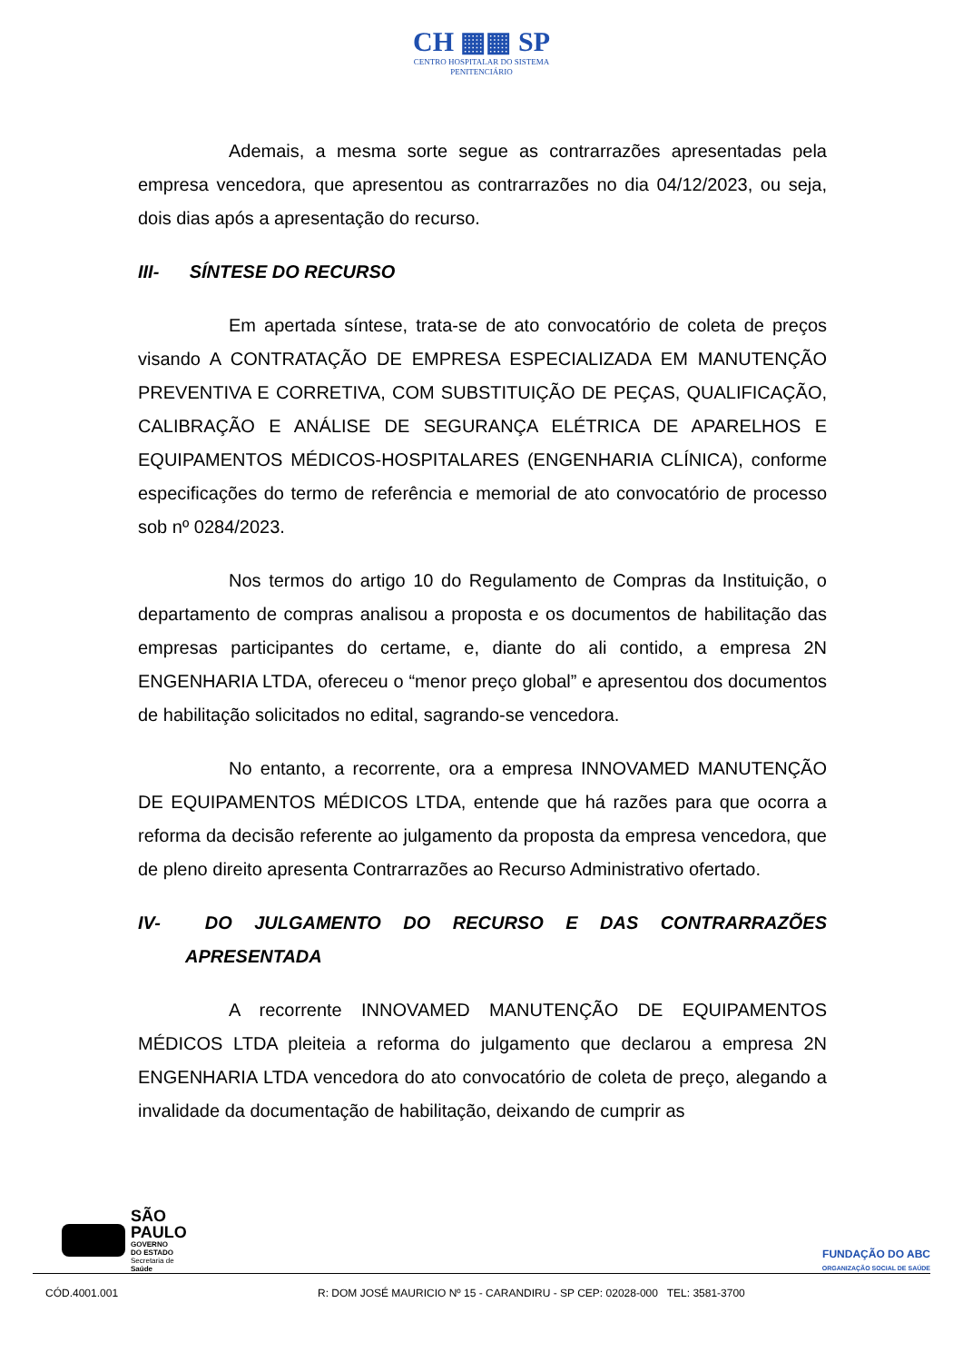CH ▦▦ SP
CENTRO HOSPITALAR DO SISTEMA
PENITENCIÁRIO
Ademais, a mesma sorte segue as contrarrazões apresentadas pela empresa vencedora, que apresentou as contrarrazões no dia 04/12/2023, ou seja, dois dias após a apresentação do recurso.
III- SÍNTESE DO RECURSO
Em apertada síntese, trata-se de ato convocatório de coleta de preços visando A CONTRATAÇÃO DE EMPRESA ESPECIALIZADA EM MANUTENÇÃO PREVENTIVA E CORRETIVA, COM SUBSTITUIÇÃO DE PEÇAS, QUALIFICAÇÃO, CALIBRAÇÃO E ANÁLISE DE SEGURANÇA ELÉTRICA DE APARELHOS E EQUIPAMENTOS MÉDICOS-HOSPITALARES (ENGENHARIA CLÍNICA), conforme especificações do termo de referência e memorial de ato convocatório de processo sob nº 0284/2023.
Nos termos do artigo 10 do Regulamento de Compras da Instituição, o departamento de compras analisou a proposta e os documentos de habilitação das empresas participantes do certame, e, diante do ali contido, a empresa 2N ENGENHARIA LTDA, ofereceu o “menor preço global” e apresentou dos documentos de habilitação solicitados no edital, sagrando-se vencedora.
No entanto, a recorrente, ora a empresa INNOVAMED MANUTENÇÃO DE EQUIPAMENTOS MÉDICOS LTDA, entende que há razões para que ocorra a reforma da decisão referente ao julgamento da proposta da empresa vencedora, que de pleno direito apresenta Contrarrazões ao Recurso Administrativo ofertado.
IV- DO JULGAMENTO DO RECURSO E DAS CONTRARRAZÕES APRESENTADA
A recorrente INNOVAMED MANUTENÇÃO DE EQUIPAMENTOS MÉDICOS LTDA pleiteia a reforma do julgamento que declarou a empresa 2N ENGENHARIA LTDA vencedora do ato convocatório de coleta de preço, alegando a invalidade da documentação de habilitação, deixando de cumprir as
SÃO
PAULO
GOVERNO
DO ESTADO
Secretaria de
Saúde
FUNDAÇÃO DO ABC
ORGANIZAÇÃO SOCIAL DE SAÚDE
CÓD.4001.001 R: DOM JOSÉ MAURICIO Nº 15 - CARANDIRU - SP CEP: 02028-000 TEL: 3581-3700